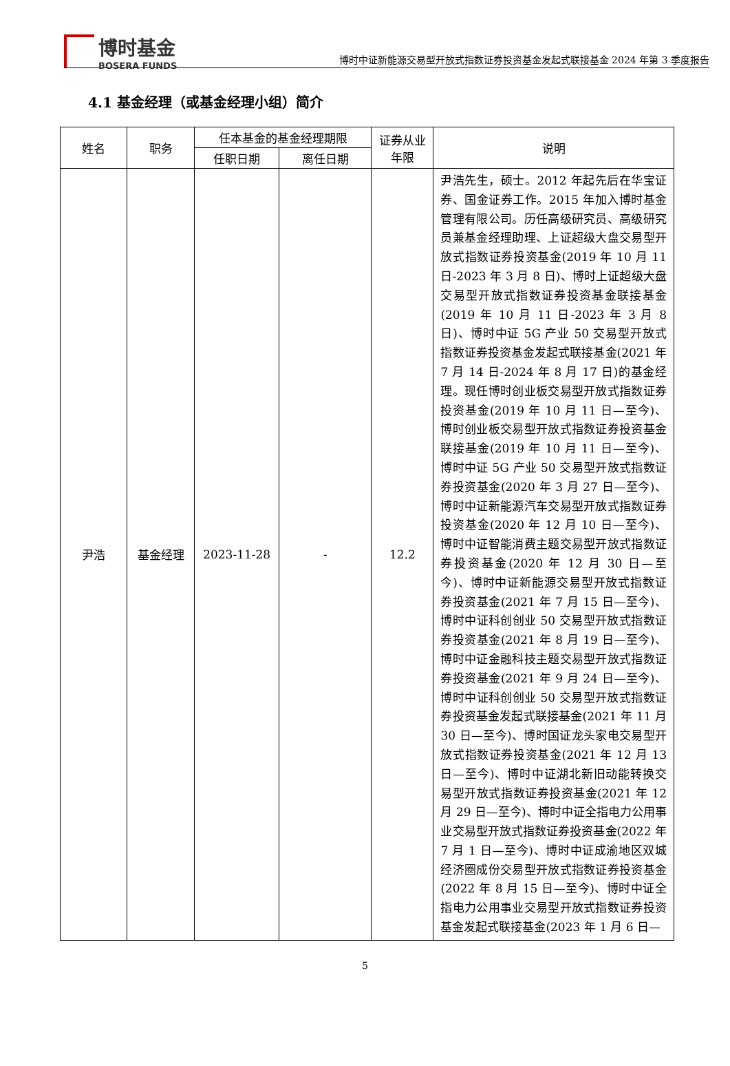博时基金
BOSERA FUNDS
博时中证新能源交易型开放式指数证券投资基金发起式联接基金 2024 年第 3 季度报告
4.1 基金经理（或基金经理小组）简介
| 姓名 | 职务 | 任本基金的基金经理期限 | | 证券从业年限 | 说明 |
| --- | --- | --- | --- | --- | --- |
| | | 任职日期 | 离任日期 | | |
| 尹浩 | 基金经理 | 2023-11-28 | - | 12.2 | 尹浩先生，硕士。2012 年起先后在华宝证券、国金证券工作。2015 年加入博时基金管理有限公司。历任高级研究员、高级研究员兼基金经理助理、上证超级大盘交易型开放式指数证券投资基金(2019 年 10 月 11 日-2023 年 3 月 8 日)、博时上证超级大盘交易型开放式指数证券投资基金联接基金(2019 年 10 月 11 日-2023 年 3 月 8 日)、博时中证 5G 产业 50 交易型开放式指数证券投资基金发起式联接基金(2021 年 7 月 14 日-2024 年 8 月 17 日)的基金经理。现任博时创业板交易型开放式指数证券投资基金(2019 年 10 月 11 日—至今)、博时创业板交易型开放式指数证券投资基金联接基金(2019 年 10 月 11 日—至今)、博时中证 5G 产业 50 交易型开放式指数证券投资基金(2020 年 3 月 27 日—至今)、博时中证新能源汽车交易型开放式指数证券投资基金(2020 年 12 月 10 日—至今)、博时中证智能消费主题交易型开放式指数证券投资基金(2020 年 12 月 30 日—至今)、博时中证新能源交易型开放式指数证券投资基金(2021 年 7 月 15 日—至今)、博时中证科创创业 50 交易型开放式指数证券投资基金(2021 年 8 月 19 日—至今)、博时中证金融科技主题交易型开放式指数证券投资基金(2021 年 9 月 24 日—至今)、博时中证科创创业 50 交易型开放式指数证券投资基金发起式联接基金(2021 年 11 月 30 日—至今)、博时国证龙头家电交易型开放式指数证券投资基金(2021 年 12 月 13 日—至今)、博时中证湖北新旧动能转换交易型开放式指数证券投资基金(2021 年 12 月 29 日—至今)、博时中证全指电力公用事业交易型开放式指数证券投资基金(2022 年 7 月 1 日—至今)、博时中证成渝地区双城经济圈成份交易型开放式指数证券投资基金(2022 年 8 月 15 日—至今)、博时中证全指电力公用事业交易型开放式指数证券投资基金发起式联接基金(2023 年 1 月 6 日— |
5